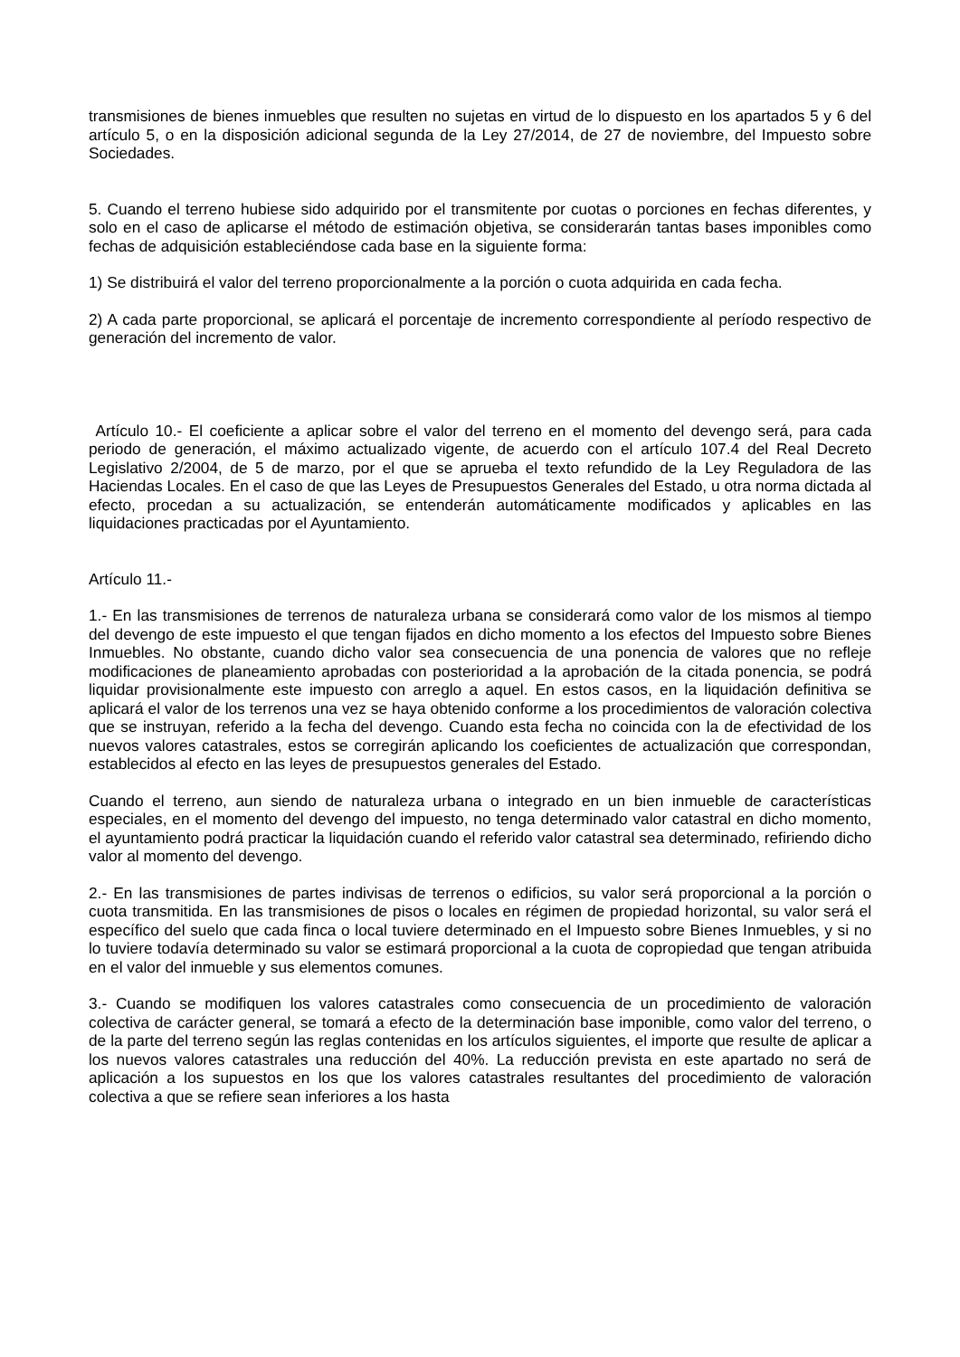transmisiones de bienes inmuebles que resulten no sujetas en virtud de lo dispuesto en los apartados 5 y 6 del artículo 5, o en la disposición adicional segunda de la Ley 27/2014, de 27 de noviembre, del Impuesto sobre Sociedades.
5. Cuando el terreno hubiese sido adquirido por el transmitente por cuotas o porciones en fechas diferentes, y solo en el caso de aplicarse el método de estimación objetiva, se considerarán tantas bases imponibles como fechas de adquisición estableciéndose cada base en la siguiente forma:
1) Se distribuirá el valor del terreno proporcionalmente a la porción o cuota adquirida en cada fecha.
2) A cada parte proporcional, se aplicará el porcentaje de incremento correspondiente al período respectivo de generación del incremento de valor.
Artículo 10.- El coeficiente a aplicar sobre el valor del terreno en el momento del devengo será, para cada periodo de generación, el máximo actualizado vigente, de acuerdo con el artículo 107.4 del Real Decreto Legislativo 2/2004, de 5 de marzo, por el que se aprueba el texto refundido de la Ley Reguladora de las Haciendas Locales. En el caso de que las Leyes de Presupuestos Generales del Estado, u otra norma dictada al efecto, procedan a su actualización, se entenderán automáticamente modificados y aplicables en las liquidaciones practicadas por el Ayuntamiento.
Artículo 11.-
1.- En las transmisiones de terrenos de naturaleza urbana se considerará como valor de los mismos al tiempo del devengo de este impuesto el que tengan fijados en dicho momento a los efectos del Impuesto sobre Bienes Inmuebles. No obstante, cuando dicho valor sea consecuencia de una ponencia de valores que no refleje modificaciones de planeamiento aprobadas con posterioridad a la aprobación de la citada ponencia, se podrá liquidar provisionalmente este impuesto con arreglo a aquel. En estos casos, en la liquidación definitiva se aplicará el valor de los terrenos una vez se haya obtenido conforme a los procedimientos de valoración colectiva que se instruyan, referido a la fecha del devengo. Cuando esta fecha no coincida con la de efectividad de los nuevos valores catastrales, estos se corregirán aplicando los coeficientes de actualización que correspondan, establecidos al efecto en las leyes de presupuestos generales del Estado.
Cuando el terreno, aun siendo de naturaleza urbana o integrado en un bien inmueble de características especiales, en el momento del devengo del impuesto, no tenga determinado valor catastral en dicho momento, el ayuntamiento podrá practicar la liquidación cuando el referido valor catastral sea determinado, refiriendo dicho valor al momento del devengo.
2.- En las transmisiones de partes indivisas de terrenos o edificios, su valor será proporcional a la porción o cuota transmitida. En las transmisiones de pisos o locales en régimen de propiedad horizontal, su valor será el específico del suelo que cada finca o local tuviere determinado en el Impuesto sobre Bienes Inmuebles, y si no lo tuviere todavía determinado su valor se estimará proporcional a la cuota de copropiedad que tengan atribuida en el valor del inmueble y sus elementos comunes.
3.- Cuando se modifiquen los valores catastrales como consecuencia de un procedimiento de valoración colectiva de carácter general, se tomará a efecto de la determinación base imponible, como valor del terreno, o de la parte del terreno según las reglas contenidas en los artículos siguientes, el importe que resulte de aplicar a los nuevos valores catastrales una reducción del 40%. La reducción prevista en este apartado no será de aplicación a los supuestos en los que los valores catastrales resultantes del procedimiento de valoración colectiva a que se refiere sean inferiores a los hasta